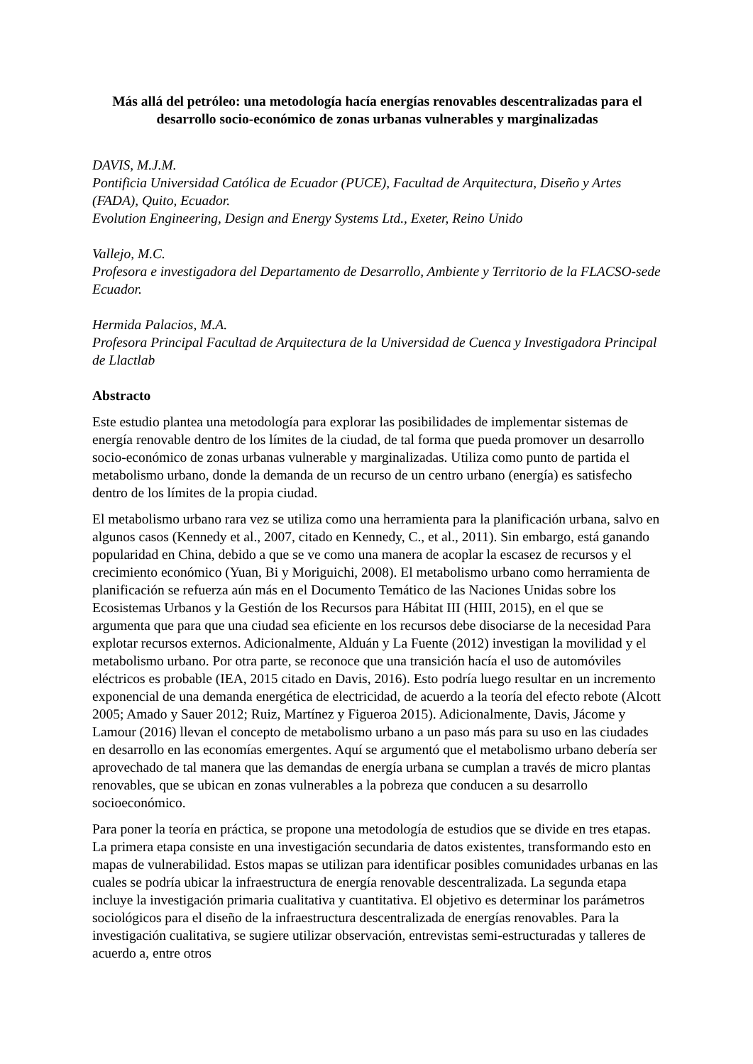Más allá del petróleo: una metodología hacía energías renovables descentralizadas para el desarrollo socio-económico de zonas urbanas vulnerables y marginalizadas
DAVIS, M.J.M.
Pontificia Universidad Católica de Ecuador (PUCE), Facultad de Arquitectura, Diseño y Artes (FADA), Quito, Ecuador.
Evolution Engineering, Design and Energy Systems Ltd., Exeter, Reino Unido
Vallejo, M.C.
Profesora e investigadora del Departamento de Desarrollo, Ambiente y Territorio de la FLACSO-sede Ecuador.
Hermida Palacios, M.A.
Profesora Principal Facultad de Arquitectura de la Universidad de Cuenca y Investigadora Principal de Llactlab
Abstracto
Este estudio plantea una metodología para explorar las posibilidades de implementar sistemas de energía renovable dentro de los límites de la ciudad, de tal forma que pueda promover un desarrollo socio-económico de zonas urbanas vulnerable y marginalizadas. Utiliza como punto de partida el metabolismo urbano, donde la demanda de un recurso de un centro urbano (energía) es satisfecho dentro de los límites de la propia ciudad.
El metabolismo urbano rara vez se utiliza como una herramienta para la planificación urbana, salvo en algunos casos (Kennedy et al., 2007, citado en Kennedy, C., et al., 2011). Sin embargo, está ganando popularidad en China, debido a que se ve como una manera de acoplar la escasez de recursos y el crecimiento económico (Yuan, Bi y Moriguichi, 2008). El metabolismo urbano como herramienta de planificación se refuerza aún más en el Documento Temático de las Naciones Unidas sobre los Ecosistemas Urbanos y la Gestión de los Recursos para Hábitat III (HIII, 2015), en el que se argumenta que para que una ciudad sea eficiente en los recursos debe disociarse de la necesidad Para explotar recursos externos. Adicionalmente, Alduán y La Fuente (2012) investigan la movilidad y el metabolismo urbano. Por otra parte, se reconoce que una transición hacía el uso de automóviles eléctricos es probable (IEA, 2015 citado en Davis, 2016). Esto podría luego resultar en un incremento exponencial de una demanda energética de electricidad, de acuerdo a la teoría del efecto rebote (Alcott 2005; Amado y Sauer 2012; Ruiz, Martínez y Figueroa 2015). Adicionalmente, Davis, Jácome y Lamour (2016) llevan el concepto de metabolismo urbano a un paso más para su uso en las ciudades en desarrollo en las economías emergentes. Aquí se argumentó que el metabolismo urbano debería ser aprovechado de tal manera que las demandas de energía urbana se cumplan a través de micro plantas renovables, que se ubican en zonas vulnerables a la pobreza que conducen a su desarrollo socioeconómico.
Para poner la teoría en práctica, se propone una metodología de estudios que se divide en tres etapas. La primera etapa consiste en una investigación secundaria de datos existentes, transformando esto en mapas de vulnerabilidad. Estos mapas se utilizan para identificar posibles comunidades urbanas en las cuales se podría ubicar la infraestructura de energía renovable descentralizada. La segunda etapa incluye la investigación primaria cualitativa y cuantitativa. El objetivo es determinar los parámetros sociológicos para el diseño de la infraestructura descentralizada de energías renovables. Para la investigación cualitativa, se sugiere utilizar observación, entrevistas semi-estructuradas y talleres de acuerdo a, entre otros